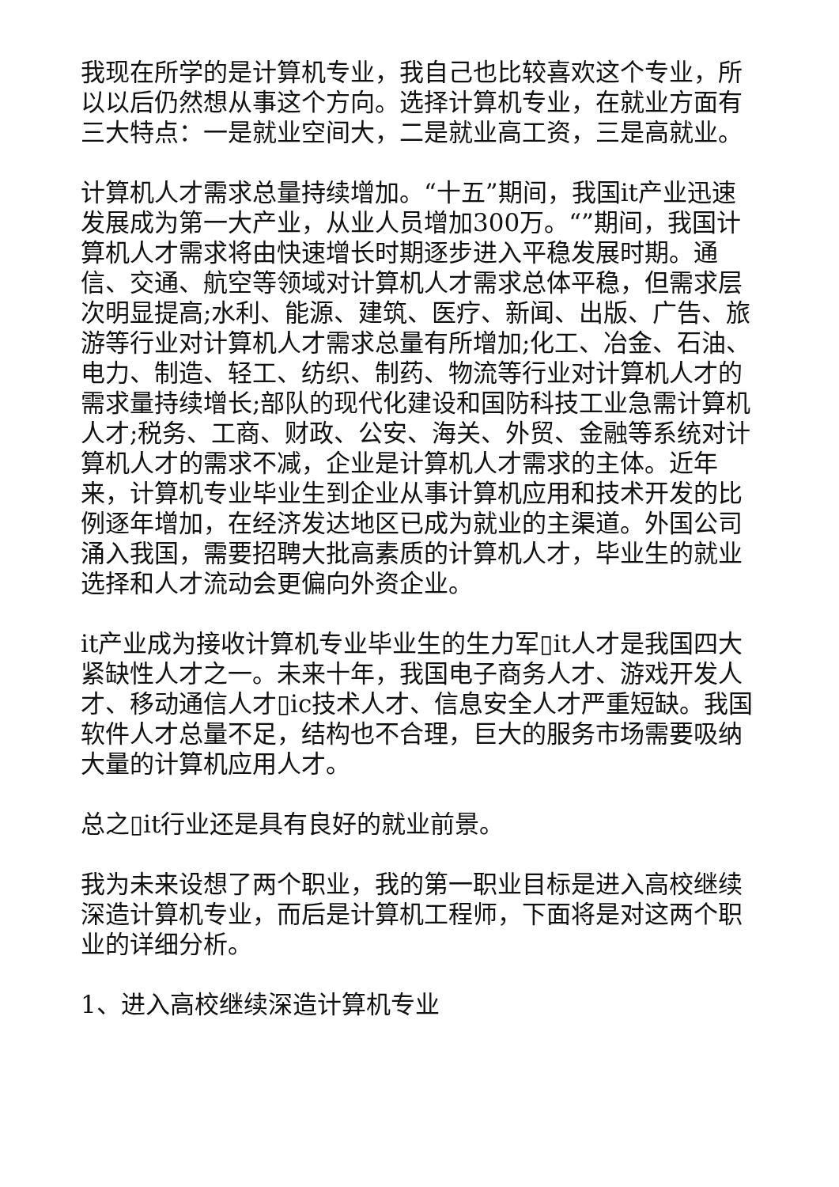我现在所学的是计算机专业，我自己也比较喜欢这个专业，所以以后仍然想从事这个方向。选择计算机专业，在就业方面有三大特点：一是就业空间大，二是就业高工资，三是高就业。
计算机人才需求总量持续增加。“十五”期间，我国it产业迅速发展成为第一大产业，从业人员增加300万。“”期间，我国计算机人才需求将由快速增长时期逐步进入平稳发展时期。通信、交通、航空等领域对计算机人才需求总体平稳，但需求层次明显提高;水利、能源、建筑、医疗、新闻、出版、广告、旅游等行业对计算机人才需求总量有所增加;化工、冶金、石油、电力、制造、轻工、纺织、制药、物流等行业对计算机人才的需求量持续增长;部队的现代化建设和国防科技工业急需计算机人才;税务、工商、财政、公安、海关、外贸、金融等系统对计算机人才的需求不减，企业是计算机人才需求的主体。近年来，计算机专业毕业生到企业从事计算机应用和技术开发的比例逐年增加，在经济发达地区已成为就业的主渠道。外国公司涌入我国，需要招聘大批高素质的计算机人才，毕业生的就业选择和人才流动会更偏向外资企业。
it产业成为接收计算机专业毕业生的生力军▯it人才是我国四大紧缺性人才之一。未来十年，我国电子商务人才、游戏开发人才、移动通信人才▯ic技术人才、信息安全人才严重短缺。我国软件人才总量不足，结构也不合理，巨大的服务市场需要吸纳大量的计算机应用人才。
总之▯it行业还是具有良好的就业前景。
我为未来设想了两个职业，我的第一职业目标是进入高校继续深造计算机专业，而后是计算机工程师，下面将是对这两个职业的详细分析。
1、进入高校继续深造计算机专业